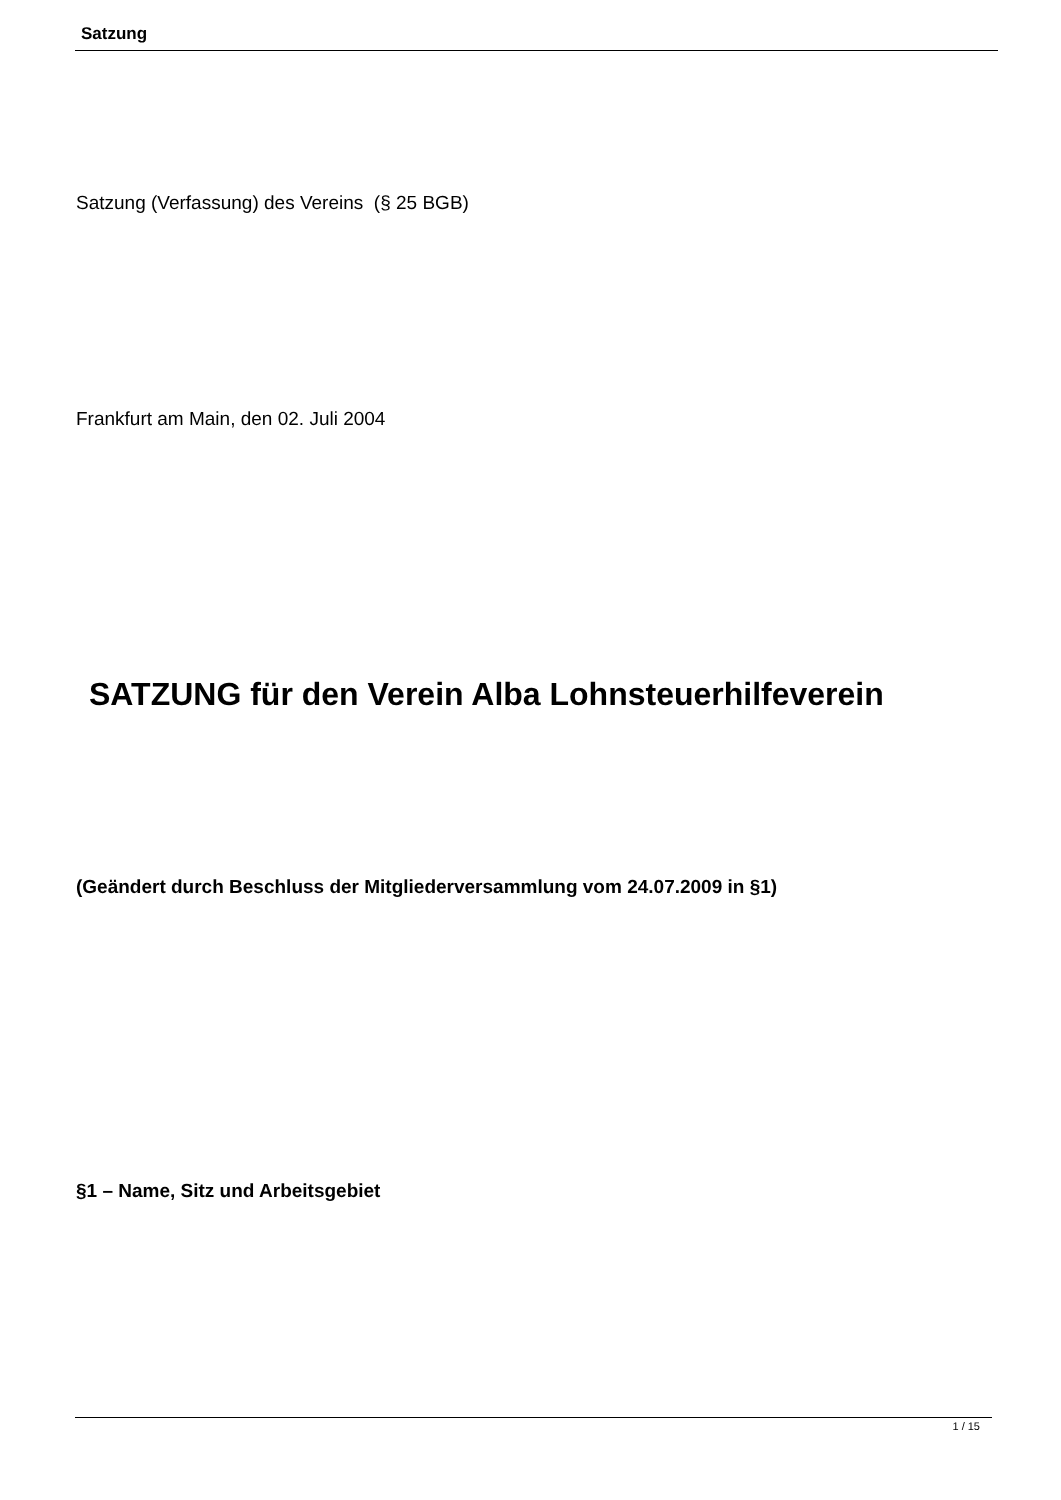Satzung
Satzung (Verfassung) des Vereins (§ 25 BGB)
Frankfurt am Main, den 02. Juli 2004
SATZUNG für den Verein Alba Lohnsteuerhilfeverein
(Geändert durch Beschluss der Mitgliederversammlung vom 24.07.2009 in §1)
§1 – Name, Sitz und Arbeitsgebiet
1 / 15